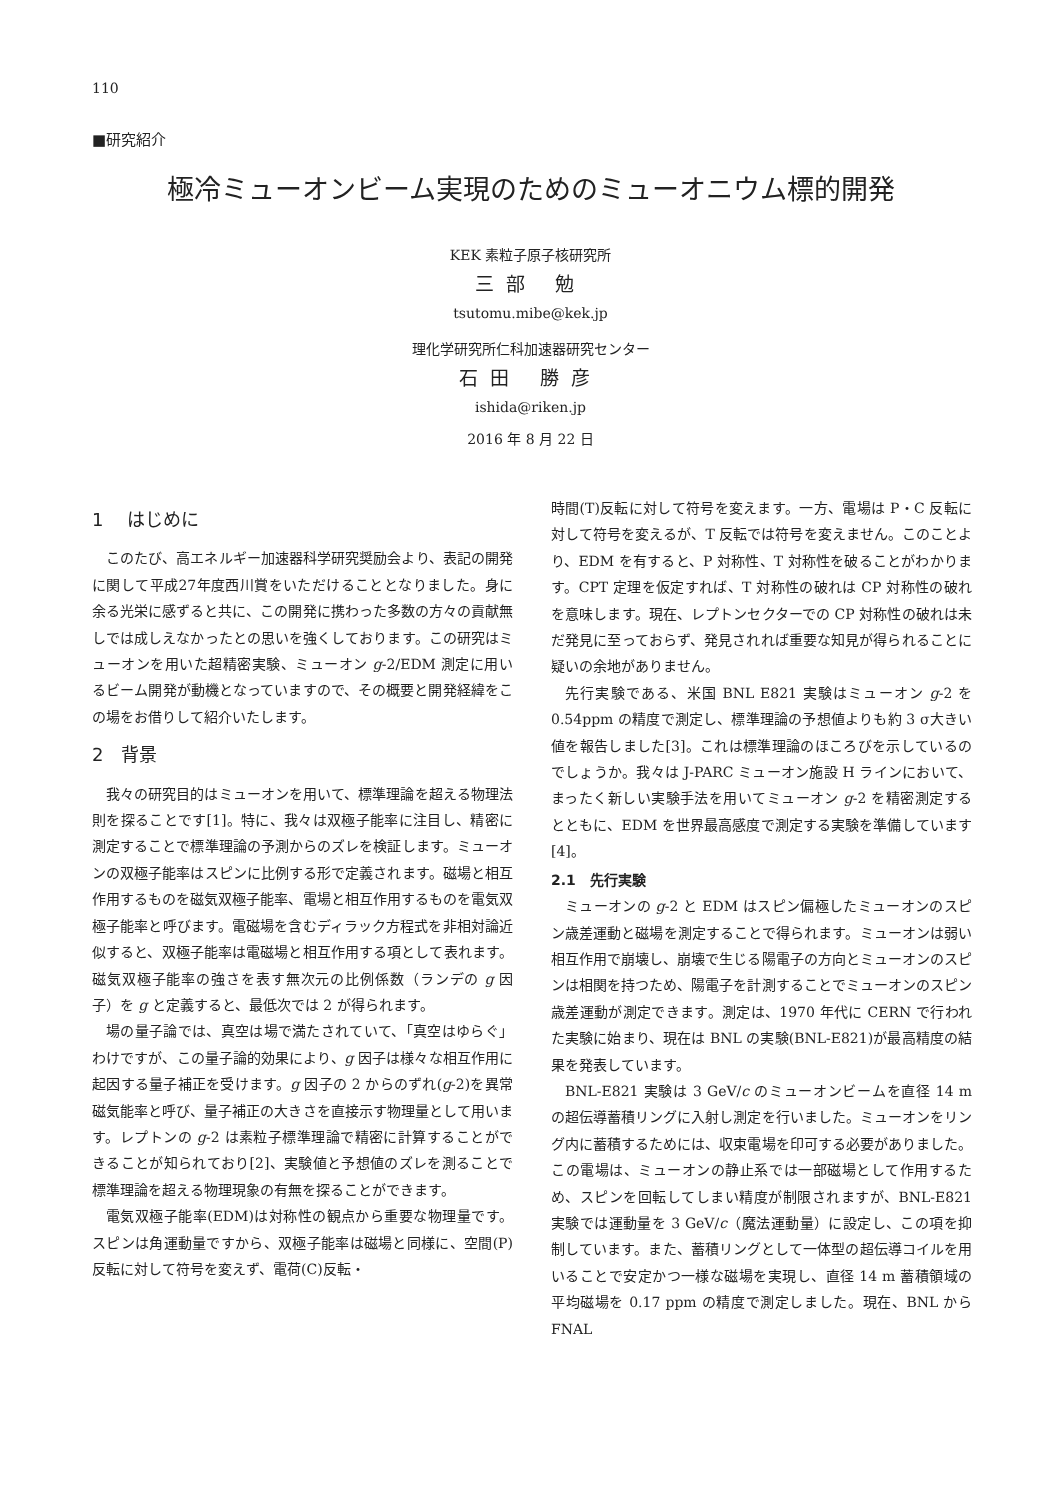110
■研究紹介
極冷ミューオンビーム実現のためのミューオニウム標的開発
KEK 素粒子原子核研究所
三部 勉
tsutomu.mibe@kek.jp
理化学研究所仁科加速器研究センター
石田 勝彦
ishida@riken.jp
2016 年 8 月 22 日
1　 はじめに
このたび、高エネルギー加速器科学研究奨励会より、表記の開発に関して平成27年度西川賞をいただけることとなりました。身に余る光栄に感ずると共に、この開発に携わった多数の方々の貢献無しでは成しえなかったとの思いを強くしております。この研究はミューオンを用いた超精密実験、ミューオン g-2/EDM 測定に用いるビーム開発が動機となっていますので、その概要と開発経緯をこの場をお借りして紹介いたします。
2　背景
我々の研究目的はミューオンを用いて、標準理論を超える物理法則を探ることです[1]。特に、我々は双極子能率に注目し、精密に測定することで標準理論の予測からのズレを検証します。ミューオンの双極子能率はスピンに比例する形で定義されます。磁場と相互作用するものを磁気双極子能率、電場と相互作用するものを電気双極子能率と呼びます。電磁場を含むディラック方程式を非相対論近似すると、双極子能率は電磁場と相互作用する項として表れます。磁気双極子能率の強さを表す無次元の比例係数（ランデの g 因子）を g と定義すると、最低次では 2 が得られます。
場の量子論では、真空は場で満たされていて、「真空はゆらぐ」わけですが、この量子論的効果により、g 因子は様々な相互作用に起因する量子補正を受けます。g 因子の 2 からのずれ(g-2)を異常磁気能率と呼び、量子補正の大きさを直接示す物理量として用います。レプトンの g-2 は素粒子標準理論で精密に計算することができることが知られており[2]、実験値と予想値のズレを測ることで標準理論を超える物理現象の有無を探ることができます。
電気双極子能率(EDM)は対称性の観点から重要な物理量です。スピンは角運動量ですから、双極子能率は磁場と同様に、空間(P)反転に対して符号を変えず、電荷(C)反転・
時間(T)反転に対して符号を変えます。一方、電場は P・C 反転に対して符号を変えるが、T 反転では符号を変えません。このことより、EDM を有すると、P 対称性、T 対称性を破ることがわかります。CPT 定理を仮定すれば、T 対称性の破れは CP 対称性の破れを意味します。現在、レプトンセクターでの CP 対称性の破れは未だ発見に至っておらず、発見されれば重要な知見が得られることに疑いの余地がありません。
先行実験である、米国 BNL E821 実験はミューオン g-2 を 0.54ppm の精度で測定し、標準理論の予想値よりも約 3 σ大きい値を報告しました[3]。これは標準理論のほころびを示しているのでしょうか。我々は J-PARC ミューオン施設 H ラインにおいて、まったく新しい実験手法を用いてミューオン g-2 を精密測定するとともに、EDM を世界最高感度で測定する実験を準備しています[4]。
2.1　先行実験
ミューオンの g-2 と EDM はスピン偏極したミューオンのスピン歳差運動と磁場を測定することで得られます。ミューオンは弱い相互作用で崩壊し、崩壊で生じる陽電子の方向とミューオンのスピンは相関を持つため、陽電子を計測することでミューオンのスピン歳差運動が測定できます。測定は、1970 年代に CERN で行われた実験に始まり、現在は BNL の実験(BNL-E821)が最高精度の結果を発表しています。
BNL-E821 実験は 3 GeV/c のミューオンビームを直径 14 m の超伝導蓄積リングに入射し測定を行いました。ミューオンをリング内に蓄積するためには、収束電場を印可する必要がありました。この電場は、ミューオンの静止系では一部磁場として作用するため、スピンを回転してしまい精度が制限されますが、BNL-E821 実験では運動量を 3 GeV/c（魔法運動量）に設定し、この項を抑制しています。また、蓄積リングとして一体型の超伝導コイルを用いることで安定かつ一様な磁場を実現し、直径 14 m 蓄積領域の平均磁場を 0.17 ppm の精度で測定しました。現在、BNL から FNAL